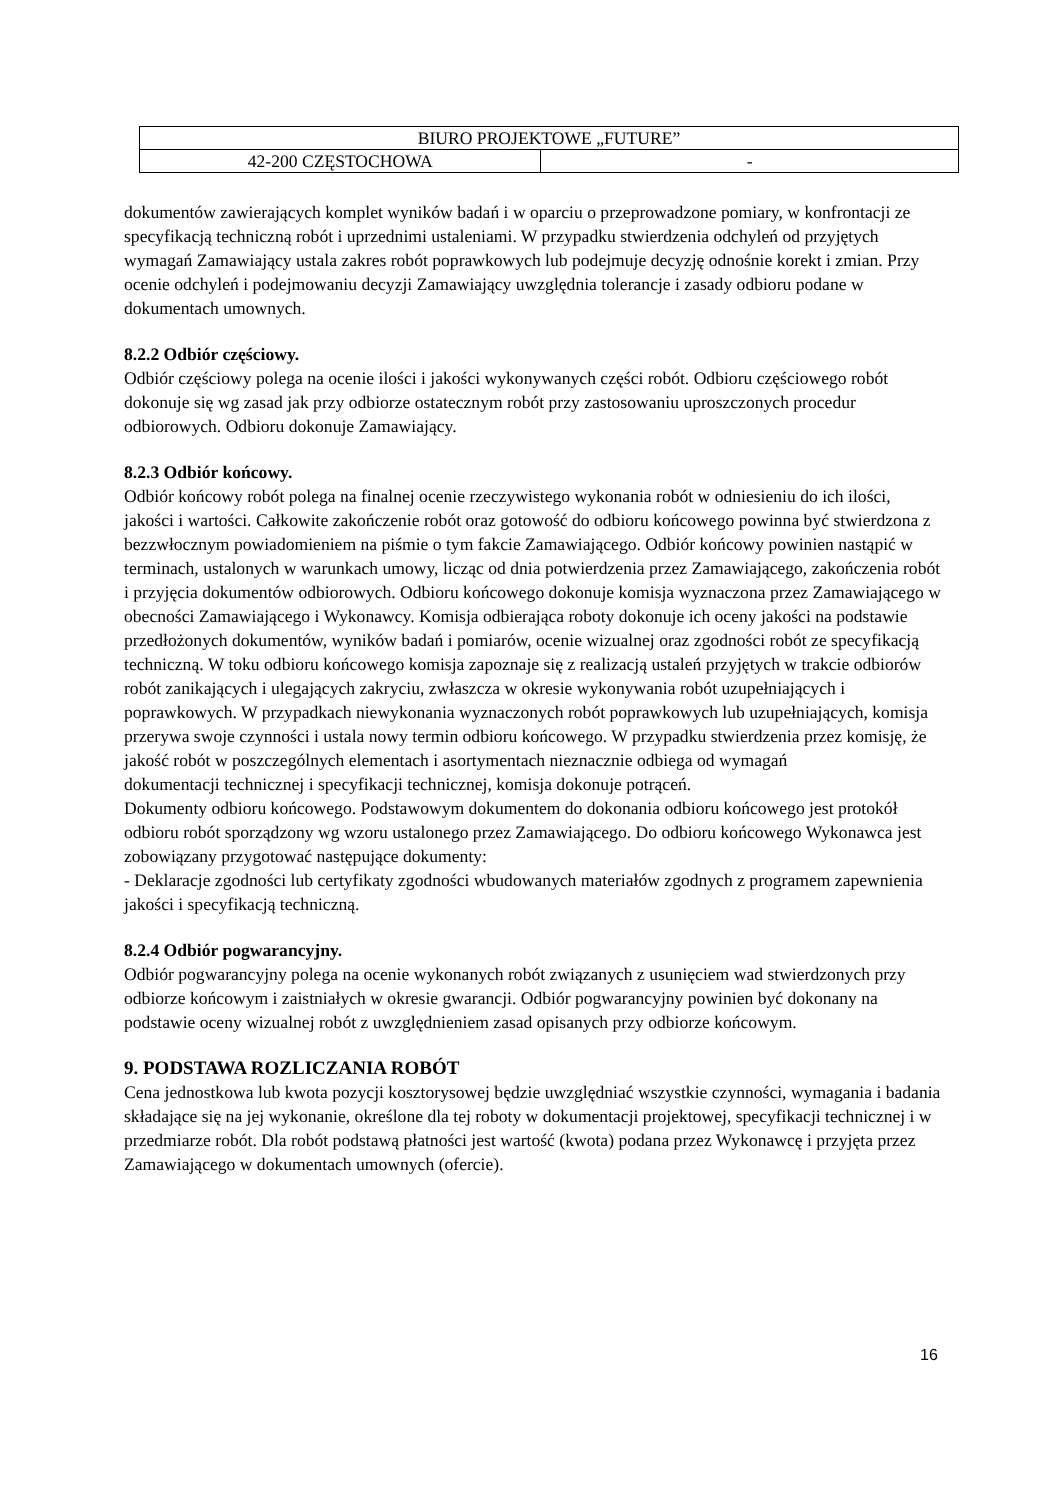| BIURO PROJEKTOWE „FUTURE” | |
| 42-200 CZĘSTOCHOWA | - |
dokumentów zawierających komplet wyników badań i w oparciu o przeprowadzone pomiary, w konfrontacji ze specyfikacją techniczną robót i uprzednimi ustaleniami. W przypadku stwierdzenia odchyleń od przyjętych wymagań Zamawiający ustala zakres robót poprawkowych lub podejmuje decyzję odnośnie korekt i zmian. Przy ocenie odchyleń i podejmowaniu decyzji Zamawiający uwzględnia tolerancje i zasady odbioru podane w dokumentach umownych.
8.2.2 Odbiór częściowy.
Odbiór częściowy polega na ocenie ilości i jakości wykonywanych części robót. Odbioru częściowego robót dokonuje się wg zasad jak przy odbiorze ostatecznym robót przy zastosowaniu uproszczonych procedur odbiorowych. Odbioru dokonuje Zamawiający.
8.2.3 Odbiór końcowy.
Odbiór końcowy robót polega na finalnej ocenie rzeczywistego wykonania robót w odniesieniu do ich ilości, jakości i wartości. Całkowite zakończenie robót oraz gotowość do odbioru końcowego powinna być stwierdzona z bezzwłocznym powiadomieniem na piśmie o tym fakcie Zamawiającego. Odbiór końcowy powinien nastąpić w terminach, ustalonych w warunkach umowy, licząc od dnia potwierdzenia przez Zamawiającego, zakończenia robót i przyjęcia dokumentów odbiorowych. Odbioru końcowego dokonuje komisja wyznaczona przez Zamawiającego w obecności Zamawiającego i Wykonawcy. Komisja odbierająca roboty dokonuje ich oceny jakości na podstawie przedłożonych dokumentów, wyników badań i pomiarów, ocenie wizualnej oraz zgodności robót ze specyfikacją techniczną. W toku odbioru końcowego komisja zapoznaje się z realizacją ustaleń przyjętych w trakcie odbiorów robót zanikających i ulegających zakryciu, zwłaszcza w okresie wykonywania robót uzupełniających i poprawkowych. W przypadkach niewykonania wyznaczonych robót poprawkowych lub uzupełniających, komisja przerywa swoje czynności i ustala nowy termin odbioru końcowego. W przypadku stwierdzenia przez komisję, że jakość robót w poszczególnych elementach i asortymentach nieznacznie odbiega od wymagań
dokumentacji technicznej i specyfikacji technicznej, komisja dokonuje potrąceń.
Dokumenty odbioru końcowego. Podstawowym dokumentem do dokonania odbioru końcowego jest protokół odbioru robót sporządzony wg wzoru ustalonego przez Zamawiającego. Do odbioru końcowego Wykonawca jest zobowiązany przygotować następujące dokumenty:
- Deklaracje zgodności lub certyfikaty zgodności wbudowanych materiałów zgodnych z programem zapewnienia jakości i specyfikacją techniczną.
8.2.4 Odbiór pogwarancyjny.
Odbiór pogwarancyjny polega na ocenie wykonanych robót związanych z usunięciem wad stwierdzonych przy odbiorze końcowym i zaistniałych w okresie gwarancji. Odbiór pogwarancyjny powinien być dokonany na podstawie oceny wizualnej robót z uwzględnieniem zasad opisanych przy odbiorze końcowym.
9. PODSTAWA ROZLICZANIA ROBÓT
Cena jednostkowa lub kwota pozycji kosztorysowej będzie uwzględniać wszystkie czynności, wymagania i badania składające się na jej wykonanie, określone dla tej roboty w dokumentacji projektowej, specyfikacji technicznej i w przedmiarze robót. Dla robót podstawą płatności jest wartość (kwota) podana przez Wykonawcę i przyjęta przez Zamawiającego w dokumentach umownych (ofercie).
16